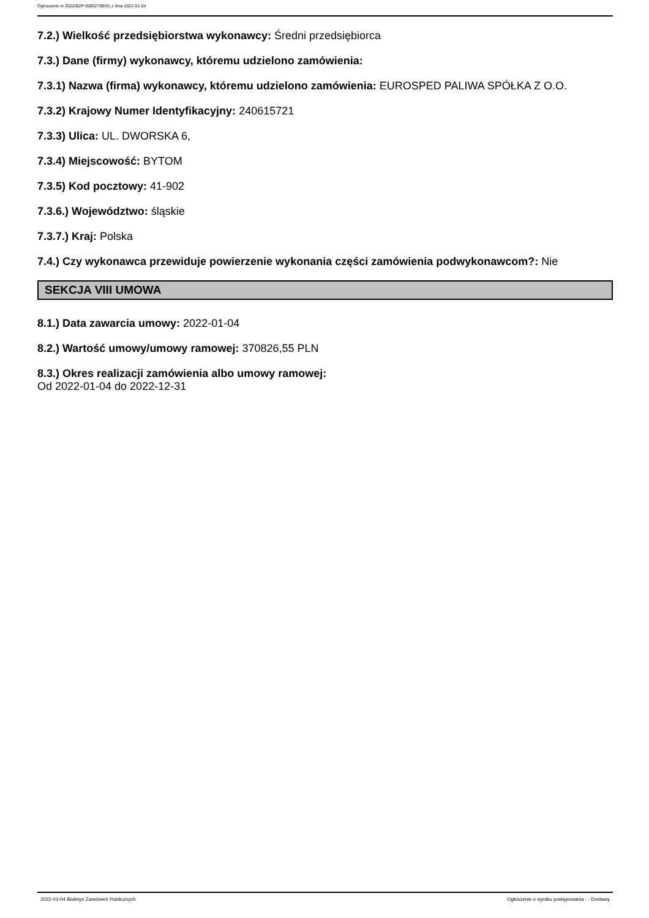Ogłoszenie nr 2022/BZP 00002798/01 z dnia 2022-01-04
7.2.) Wielkość przedsiębiorstwa wykonawcy: Średni przedsiębiorca
7.3.) Dane (firmy) wykonawcy, któremu udzielono zamówienia:
7.3.1) Nazwa (firma) wykonawcy, któremu udzielono zamówienia: EUROSPED PALIWA SPÓŁKA Z O.O.
7.3.2) Krajowy Numer Identyfikacyjny: 240615721
7.3.3) Ulica: UL. DWORSKA 6,
7.3.4) Miejscowość: BYTOM
7.3.5) Kod pocztowy: 41-902
7.3.6.) Województwo: śląskie
7.3.7.) Kraj: Polska
7.4.) Czy wykonawca przewiduje powierzenie wykonania części zamówienia podwykonawcom?: Nie
SEKCJA VIII UMOWA
8.1.) Data zawarcia umowy: 2022-01-04
8.2.) Wartość umowy/umowy ramowej: 370826,55 PLN
8.3.) Okres realizacji zamówienia albo umowy ramowej:
Od 2022-01-04 do 2022-12-31
2022-01-04 Biuletyn Zamówień Publicznych Ogłoszenie o wyniku postępowania - - Dostawy